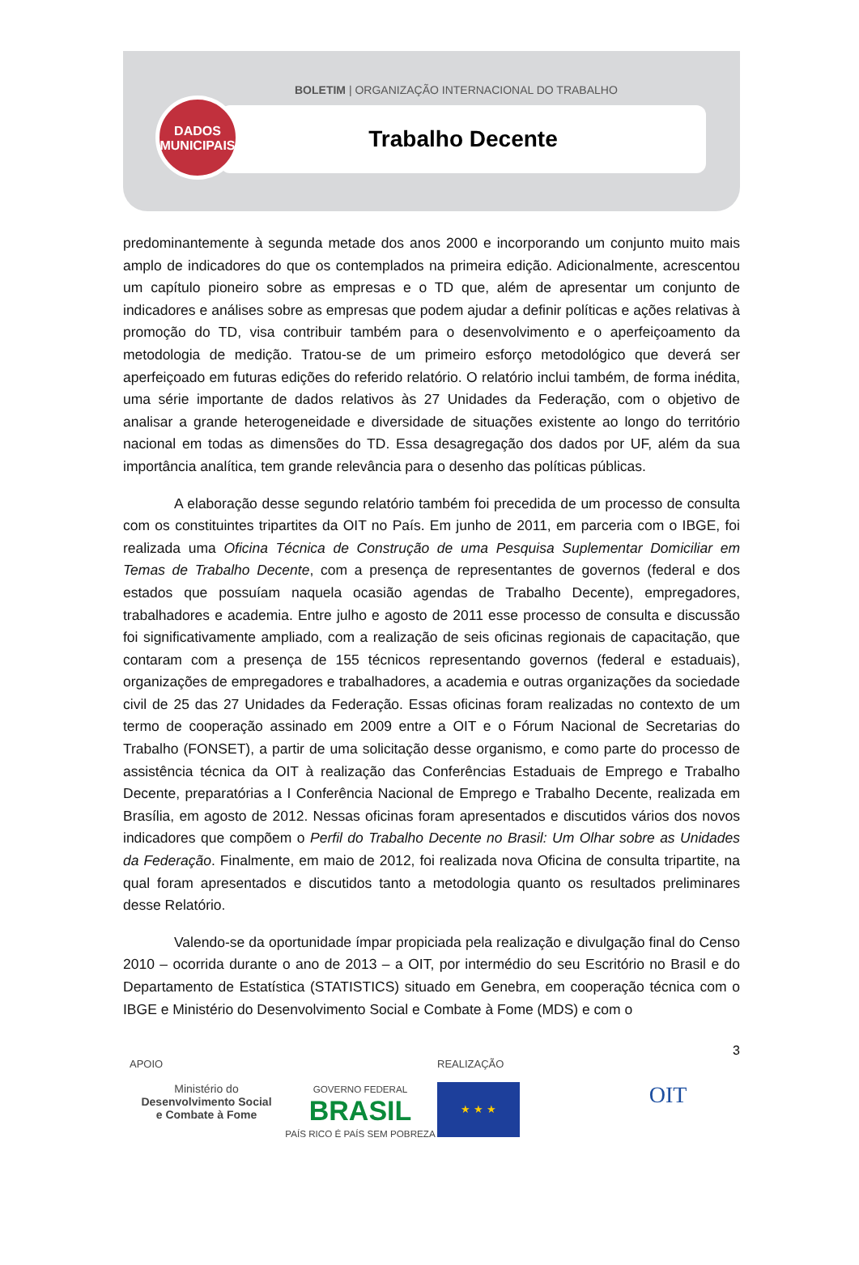BOLETIM | ORGANIZAÇÃO INTERNACIONAL DO TRABALHO
Trabalho Decente
DADOS
MUNICIPAIS
predominantemente à segunda metade dos anos 2000 e incorporando um conjunto muito mais amplo de indicadores do que os contemplados na primeira edição. Adicionalmente, acrescentou um capítulo pioneiro sobre as empresas e o TD que, além de apresentar um conjunto de indicadores e análises sobre as empresas que podem ajudar a definir políticas e ações relativas à promoção do TD, visa contribuir também para o desenvolvimento e o aperfeiçoamento da metodologia de medição. Tratou-se de um primeiro esforço metodológico que deverá ser aperfeiçoado em futuras edições do referido relatório. O relatório inclui também, de forma inédita, uma série importante de dados relativos às 27 Unidades da Federação, com o objetivo de analisar a grande heterogeneidade e diversidade de situações existente ao longo do território nacional em todas as dimensões do TD. Essa desagregação dos dados por UF, além da sua importância analítica, tem grande relevância para o desenho das políticas públicas.
A elaboração desse segundo relatório também foi precedida de um processo de consulta com os constituintes tripartites da OIT no País. Em junho de 2011, em parceria com o IBGE, foi realizada uma Oficina Técnica de Construção de uma Pesquisa Suplementar Domiciliar em Temas de Trabalho Decente, com a presença de representantes de governos (federal e dos estados que possuíam naquela ocasião agendas de Trabalho Decente), empregadores, trabalhadores e academia. Entre julho e agosto de 2011 esse processo de consulta e discussão foi significativamente ampliado, com a realização de seis oficinas regionais de capacitação, que contaram com a presença de 155 técnicos representando governos (federal e estaduais), organizações de empregadores e trabalhadores, a academia e outras organizações da sociedade civil de 25 das 27 Unidades da Federação. Essas oficinas foram realizadas no contexto de um termo de cooperação assinado em 2009 entre a OIT e o Fórum Nacional de Secretarias do Trabalho (FONSET), a partir de uma solicitação desse organismo, e como parte do processo de assistência técnica da OIT à realização das Conferências Estaduais de Emprego e Trabalho Decente, preparatórias a I Conferência Nacional de Emprego e Trabalho Decente, realizada em Brasília, em agosto de 2012. Nessas oficinas foram apresentados e discutidos vários dos novos indicadores que compõem o Perfil do Trabalho Decente no Brasil: Um Olhar sobre as Unidades da Federação. Finalmente, em maio de 2012, foi realizada nova Oficina de consulta tripartite, na qual foram apresentados e discutidos tanto a metodologia quanto os resultados preliminares desse Relatório.
Valendo-se da oportunidade ímpar propiciada pela realização e divulgação final do Censo 2010 – ocorrida durante o ano de 2013 – a OIT, por intermédio do seu Escritório no Brasil e do Departamento de Estatística (STATISTICS) situado em Genebra, em cooperação técnica com o IBGE e Ministério do Desenvolvimento Social e Combate à Fome (MDS) e com o
3
APOIO
Ministério do
Desenvolvimento Social
e Combate à Fome
GOVERNO FEDERAL
BRASIL
PAÍS RICO É PAÍS SEM POBREZA
REALIZAÇÃO
★ ★ ★
OIT